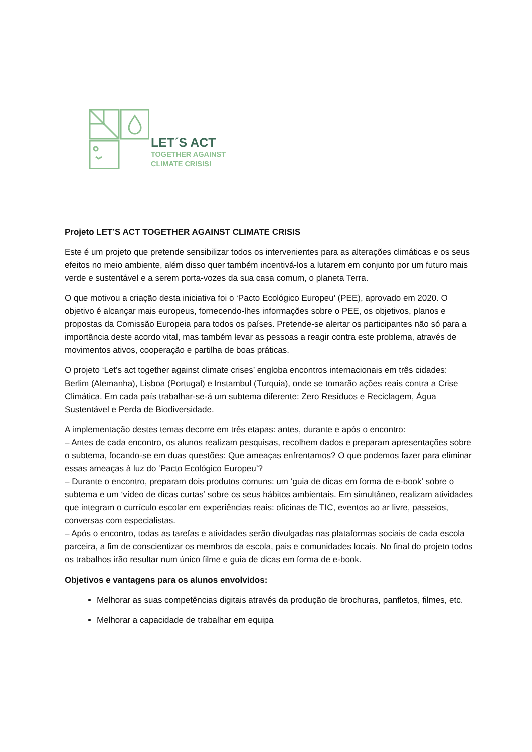LET´S ACT
TOGETHER AGAINST
CLIMATE CRISIS!
Projeto LET’S ACT TOGETHER AGAINST CLIMATE CRISIS
Este é um projeto que pretende sensibilizar todos os intervenientes para as alterações climáticas e os seus efeitos no meio ambiente, além disso quer também incentivá-los a lutarem em conjunto por um futuro mais verde e sustentável e a serem porta-vozes da sua casa comum, o planeta Terra.
O que motivou a criação desta iniciativa foi o ‘Pacto Ecológico Europeu’ (PEE), aprovado em 2020. O objetivo é alcançar mais europeus, fornecendo-lhes informações sobre o PEE, os objetivos, planos e propostas da Comissão Europeia para todos os países. Pretende-se alertar os participantes não só para a importância deste acordo vital, mas também levar as pessoas a reagir contra este problema, através de movimentos ativos, cooperação e partilha de boas práticas.
O projeto ‘Let’s act together against climate crises’ engloba encontros internacionais em três cidades: Berlim (Alemanha), Lisboa (Portugal) e Instambul (Turquia), onde se tomarão ações reais contra a Crise Climática. Em cada país trabalhar-se-á um subtema diferente: Zero Resíduos e Reciclagem, Água Sustentável e Perda de Biodiversidade.
A implementação destes temas decorre em três etapas: antes, durante e após o encontro:
– Antes de cada encontro, os alunos realizam pesquisas, recolhem dados e preparam apresentações sobre o subtema, focando-se em duas questões: Que ameaças enfrentamos? O que podemos fazer para eliminar essas ameaças à luz do ‘Pacto Ecológico Europeu’?
– Durante o encontro, preparam dois produtos comuns: um ‘guia de dicas em forma de e-book’ sobre o subtema e um ‘vídeo de dicas curtas’ sobre os seus hábitos ambientais. Em simultâneo, realizam atividades que integram o currículo escolar em experiências reais: oficinas de TIC, eventos ao ar livre, passeios, conversas com especialistas.
– Após o encontro, todas as tarefas e atividades serão divulgadas nas plataformas sociais de cada escola parceira, a fim de conscientizar os membros da escola, pais e comunidades locais. No final do projeto todos os trabalhos irão resultar num único filme e guia de dicas em forma de e-book.
Objetivos e vantagens para os alunos envolvidos:
Melhorar as suas competências digitais através da produção de brochuras, panfletos, filmes, etc.
Melhorar a capacidade de trabalhar em equipa